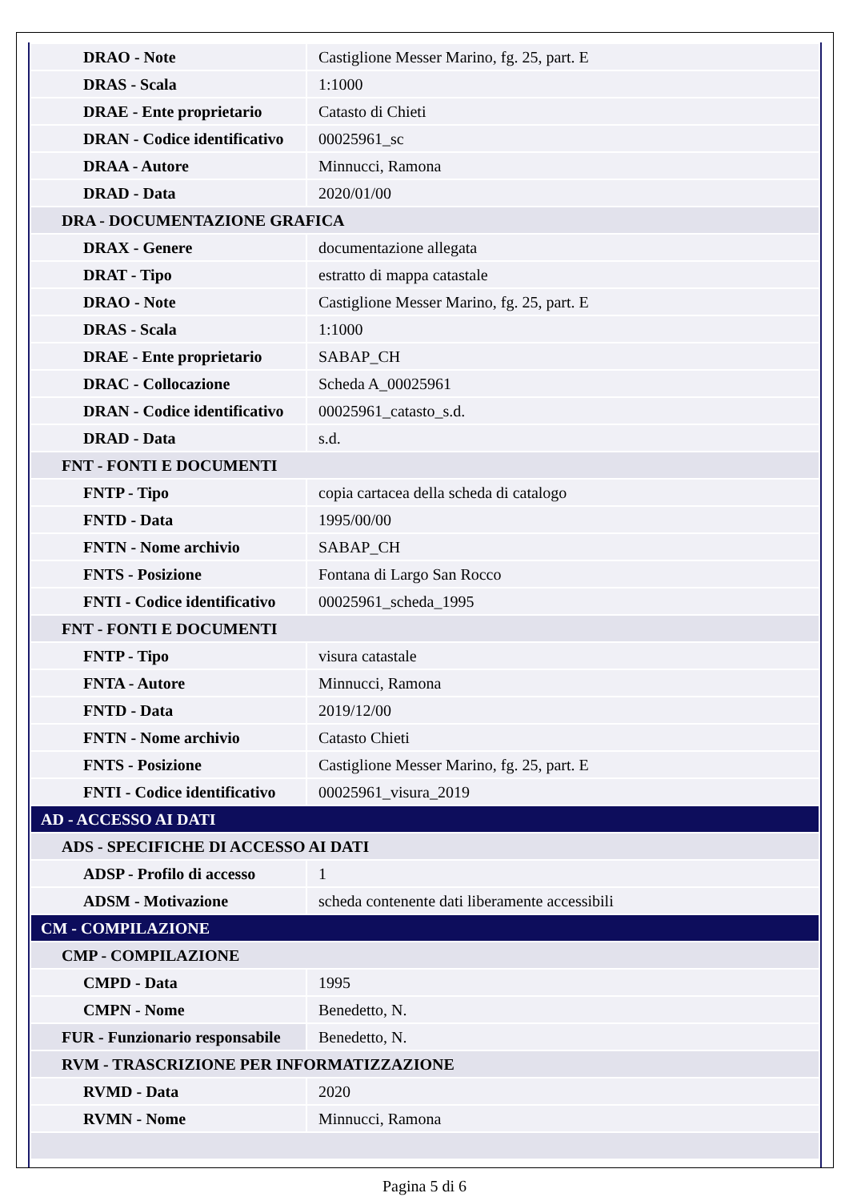| DRAO - Note | Castiglione Messer Marino, fg. 25, part. E |
| DRAS - Scala | 1:1000 |
| DRAE - Ente proprietario | Catasto di Chieti |
| DRAN - Codice identificativo | 00025961_sc |
| DRAA - Autore | Minnucci, Ramona |
| DRAD - Data | 2020/01/00 |
| DRA - DOCUMENTAZIONE GRAFICA | |
| DRAX - Genere | documentazione allegata |
| DRAT - Tipo | estratto di mappa catastale |
| DRAO - Note | Castiglione Messer Marino, fg. 25, part. E |
| DRAS - Scala | 1:1000 |
| DRAE - Ente proprietario | SABAP_CH |
| DRAC - Collocazione | Scheda A_00025961 |
| DRAN - Codice identificativo | 00025961_catasto_s.d. |
| DRAD - Data | s.d. |
| FNT - FONTI E DOCUMENTI | |
| FNTP - Tipo | copia cartacea della scheda di catalogo |
| FNTD - Data | 1995/00/00 |
| FNTN - Nome archivio | SABAP_CH |
| FNTS - Posizione | Fontana di Largo San Rocco |
| FNTI - Codice identificativo | 00025961_scheda_1995 |
| FNT - FONTI E DOCUMENTI | |
| FNTP - Tipo | visura catastale |
| FNTA - Autore | Minnucci, Ramona |
| FNTD - Data | 2019/12/00 |
| FNTN - Nome archivio | Catasto Chieti |
| FNTS - Posizione | Castiglione Messer Marino, fg. 25, part. E |
| FNTI - Codice identificativo | 00025961_visura_2019 |
| AD - ACCESSO AI DATI | |
| ADS - SPECIFICHE DI ACCESSO AI DATI | |
| ADSP - Profilo di accesso | 1 |
| ADSM - Motivazione | scheda contenente dati liberamente accessibili |
| CM - COMPILAZIONE | |
| CMP - COMPILAZIONE | |
| CMPD - Data | 1995 |
| CMPN - Nome | Benedetto, N. |
| FUR - Funzionario responsabile | Benedetto, N. |
| RVM - TRASCRIZIONE PER INFORMATIZZAZIONE | |
| RVMD - Data | 2020 |
| RVMN - Nome | Minnucci, Ramona |
Pagina 5 di 6